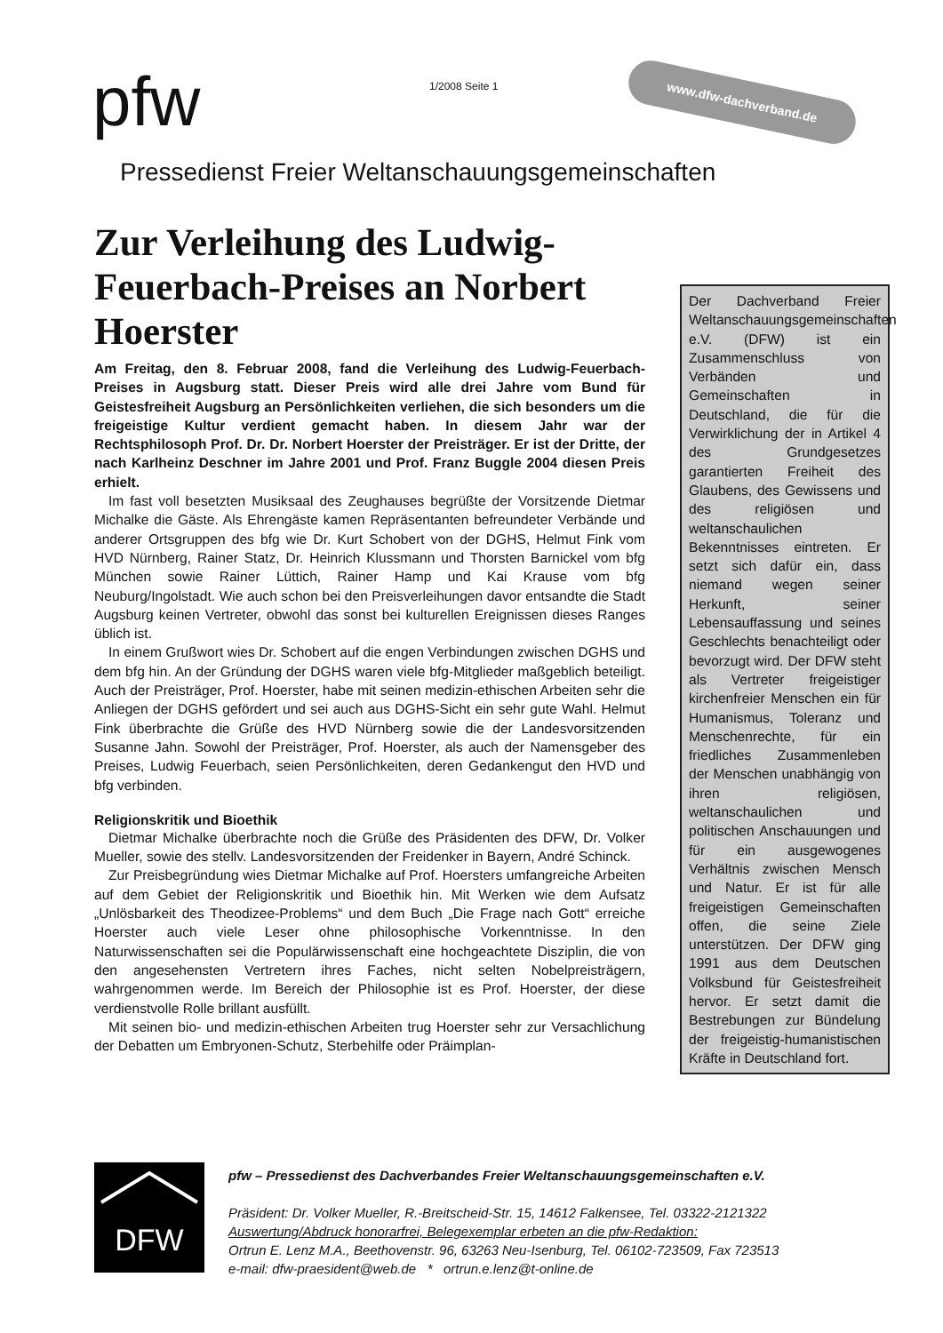pfw 1/2008 Seite 1 www.dfw-dachverband.de
Pressedienst Freier Weltanschauungsgemeinschaften
Zur Verleihung des Ludwig-Feuerbach-Preises an Norbert Hoerster
Am Freitag, den 8. Februar 2008, fand die Verleihung des Ludwig-Feuerbach-Preises in Augsburg statt. Dieser Preis wird alle drei Jahre vom Bund für Geistesfreiheit Augsburg an Persönlichkeiten verliehen, die sich besonders um die freigeistige Kultur verdient gemacht haben. In diesem Jahr war der Rechtsphilosoph Prof. Dr. Dr. Norbert Hoerster der Preisträger. Er ist der Dritte, der nach Karlheinz Deschner im Jahre 2001 und Prof. Franz Buggle 2004 diesen Preis erhielt.
Im fast voll besetzten Musiksaal des Zeughauses begrüßte der Vorsitzende Dietmar Michalke die Gäste. Als Ehrengäste kamen Repräsentanten befreundeter Verbände und anderer Ortsgruppen des bfg wie Dr. Kurt Schobert von der DGHS, Helmut Fink vom HVD Nürnberg, Rainer Statz, Dr. Heinrich Klussmann und Thorsten Barnickel vom bfg München sowie Rainer Lüttich, Rainer Hamp und Kai Krause vom bfg Neuburg/Ingolstadt. Wie auch schon bei den Preisverleihungen davor entsandte die Stadt Augsburg keinen Vertreter, obwohl das sonst bei kulturellen Ereignissen dieses Ranges üblich ist.
In einem Grußwort wies Dr. Schobert auf die engen Verbindungen zwischen DGHS und dem bfg hin. An der Gründung der DGHS waren viele bfg-Mitglieder maßgeblich beteiligt. Auch der Preisträger, Prof. Hoerster, habe mit seinen medizin-ethischen Arbeiten sehr die Anliegen der DGHS gefördert und sei auch aus DGHS-Sicht ein sehr gute Wahl. Helmut Fink überbrachte die Grüße des HVD Nürnberg sowie die der Landesvorsitzenden Susanne Jahn. Sowohl der Preisträger, Prof. Hoerster, als auch der Namensgeber des Preises, Ludwig Feuerbach, seien Persönlichkeiten, deren Gedankengut den HVD und bfg verbinden.
Religionskritik und Bioethik
Dietmar Michalke überbrachte noch die Grüße des Präsidenten des DFW, Dr. Volker Mueller, sowie des stellv. Landesvorsitzenden der Freidenker in Bayern, André Schinck.
Zur Preisbegründung wies Dietmar Michalke auf Prof. Hoersters umfangreiche Arbeiten auf dem Gebiet der Religionskritik und Bioethik hin. Mit Werken wie dem Aufsatz „Unlösbarkeit des Theodizee-Problems“ und dem Buch „Die Frage nach Gott“ erreiche Hoerster auch viele Leser ohne philosophische Vorkenntnisse. In den Naturwissenschaften sei die Populärwissenschaft eine hochgeachtete Disziplin, die von den angesehensten Vertretern ihres Faches, nicht selten Nobelpreisträgern, wahrgenommen werde. Im Bereich der Philosophie ist es Prof. Hoerster, der diese verdienstvolle Rolle brillant ausfüllt.
Mit seinen bio- und medizin-ethischen Arbeiten trug Hoerster sehr zur Versachlichung der Debatten um Embryonen-Schutz, Sterbehilfe oder Präimplan-
Der Dachverband Freier Weltanschauungsgemeinschaften e.V. (DFW) ist ein Zusammenschluss von Verbänden und Gemeinschaften in Deutschland, die für die Verwirklichung der in Artikel 4 des Grundgesetzes garantierten Freiheit des Glaubens, des Gewissens und des religiösen und weltanschaulichen Bekenntnisses eintreten. Er setzt sich dafür ein, dass niemand wegen seiner Herkunft, seiner Lebensauffassung und seines Geschlechts benachteiligt oder bevorzugt wird. Der DFW steht als Vertreter freigeistiger kirchenfreier Menschen ein für Humanismus, Toleranz und Menschenrechte, für ein friedliches Zusammenleben der Menschen unabhängig von ihren religiösen, weltanschaulichen und politischen Anschauungen und für ein ausgewogenes Verhältnis zwischen Mensch und Natur. Er ist für alle freigeistigen Gemeinschaften offen, die seine Ziele unterstützen. Der DFW ging 1991 aus dem Deutschen Volksbund für Geistesfreiheit hervor. Er setzt damit die Bestrebungen zur Bündelung der freigeistig-humanistischen Kräfte in Deutschland fort.
DFW
pfw – Pressedienst des Dachverbandes Freier Weltanschauungsgemeinschaften e.V.
Präsident: Dr. Volker Mueller, R.-Breitscheid-Str. 15, 14612 Falkensee, Tel. 03322-2121322
Auswertung/Abdruck honorarfrei, Belegexemplar erbeten an die pfw-Redaktion:
Ortrun E. Lenz M.A., Beethovenstr. 96, 63263 Neu-Isenburg, Tel. 06102-723509, Fax 723513
e-mail: dfw-praesident@web.de * ortrun.e.lenz@t-online.de